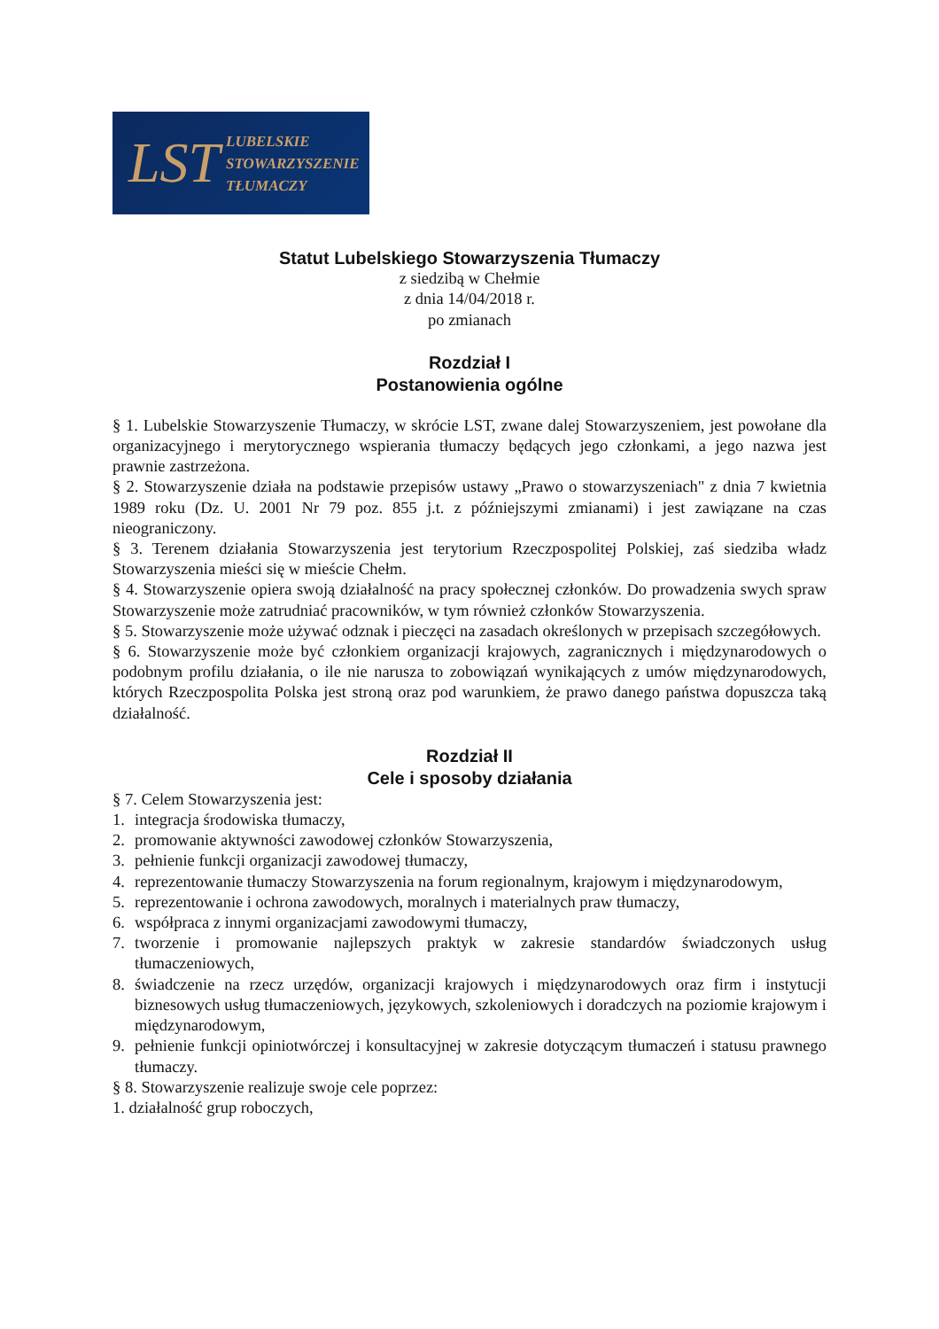LST
LUBELSKIE
STOWARZYSZENIE
TŁUMACZY
Statut Lubelskiego Stowarzyszenia Tłumaczy
z siedzibą w Chełmie
z dnia 14/04/2018 r.
po zmianach
Rozdział I
Postanowienia ogólne
§ 1. Lubelskie Stowarzyszenie Tłumaczy, w skrócie LST, zwane dalej Stowarzyszeniem, jest powołane dla organizacyjnego i merytorycznego wspierania tłumaczy będących jego członkami, a jego nazwa jest prawnie zastrzeżona.
§ 2. Stowarzyszenie działa na podstawie przepisów ustawy „Prawo o stowarzyszeniach" z dnia 7 kwietnia 1989 roku (Dz. U. 2001 Nr 79 poz. 855 j.t. z późniejszymi zmianami) i jest zawiązane na czas nieograniczony.
§ 3. Terenem działania Stowarzyszenia jest terytorium Rzeczpospolitej Polskiej, zaś siedziba władz Stowarzyszenia mieści się w mieście Chełm.
§ 4. Stowarzyszenie opiera swoją działalność na pracy społecznej członków. Do prowadzenia swych spraw Stowarzyszenie może zatrudniać pracowników, w tym również członków Stowarzyszenia.
§ 5. Stowarzyszenie może używać odznak i pieczęci na zasadach określonych w przepisach szczegółowych.
§ 6. Stowarzyszenie może być członkiem organizacji krajowych, zagranicznych i międzynarodowych o podobnym profilu działania, o ile nie narusza to zobowiązań wynikających z umów międzynarodowych, których Rzeczpospolita Polska jest stroną oraz pod warunkiem, że prawo danego państwa dopuszcza taką działalność.
Rozdział II
Cele i sposoby działania
§ 7. Celem Stowarzyszenia jest:
1. integracja środowiska tłumaczy,
2. promowanie aktywności zawodowej członków Stowarzyszenia,
3. pełnienie funkcji organizacji zawodowej tłumaczy,
4. reprezentowanie tłumaczy Stowarzyszenia na forum regionalnym, krajowym i międzynarodowym,
5. reprezentowanie i ochrona zawodowych, moralnych i materialnych praw tłumaczy,
6. współpraca z innymi organizacjami zawodowymi tłumaczy,
7. tworzenie i promowanie najlepszych praktyk w zakresie standardów świadczonych usług tłumaczeniowych,
8. świadczenie na rzecz urzędów, organizacji krajowych i międzynarodowych oraz firm i instytucji biznesowych usług tłumaczeniowych, językowych, szkoleniowych i doradczych na poziomie krajowym i międzynarodowym,
9. pełnienie funkcji opiniotwórczej i konsultacyjnej w zakresie dotyczącym tłumaczeń i statusu prawnego tłumaczy.
§ 8. Stowarzyszenie realizuje swoje cele poprzez:
1. działalność grup roboczych,